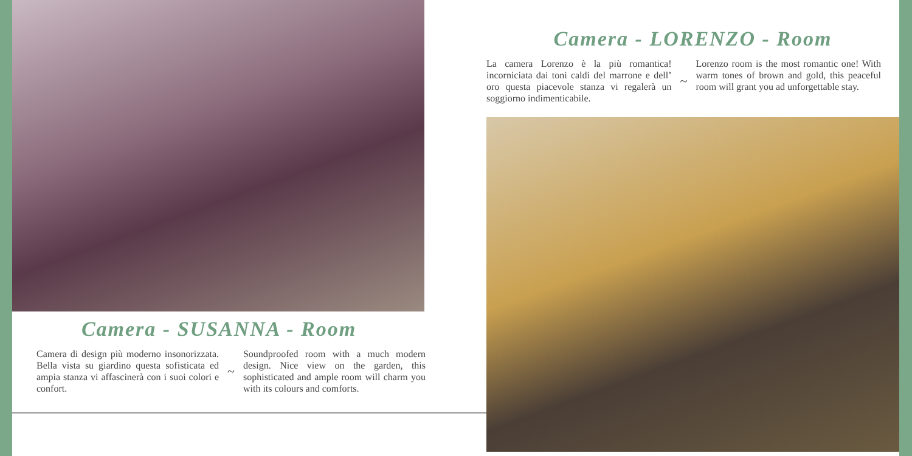Camera - SUSANNA - Room
Camera di design più moderno insonorizzata. Bella vista su giardino questa sofisticata ed ampia stanza vi affascinerà con i suoi colori e confort.
~
Soundproofed room with a much modern design. Nice view on the garden, this sophisticated and ample room will charm you with its colours and comforts.
Camera - LORENZO - Room
La camera Lorenzo è la più romantica! incorniciata dai toni caldi del marrone e dell’ oro questa piacevole stanza vi regalerà un soggiorno indimenticabile.
~
Lorenzo room is the most romantic one! With warm tones of brown and gold, this peaceful room will grant you ad unforgettable stay.